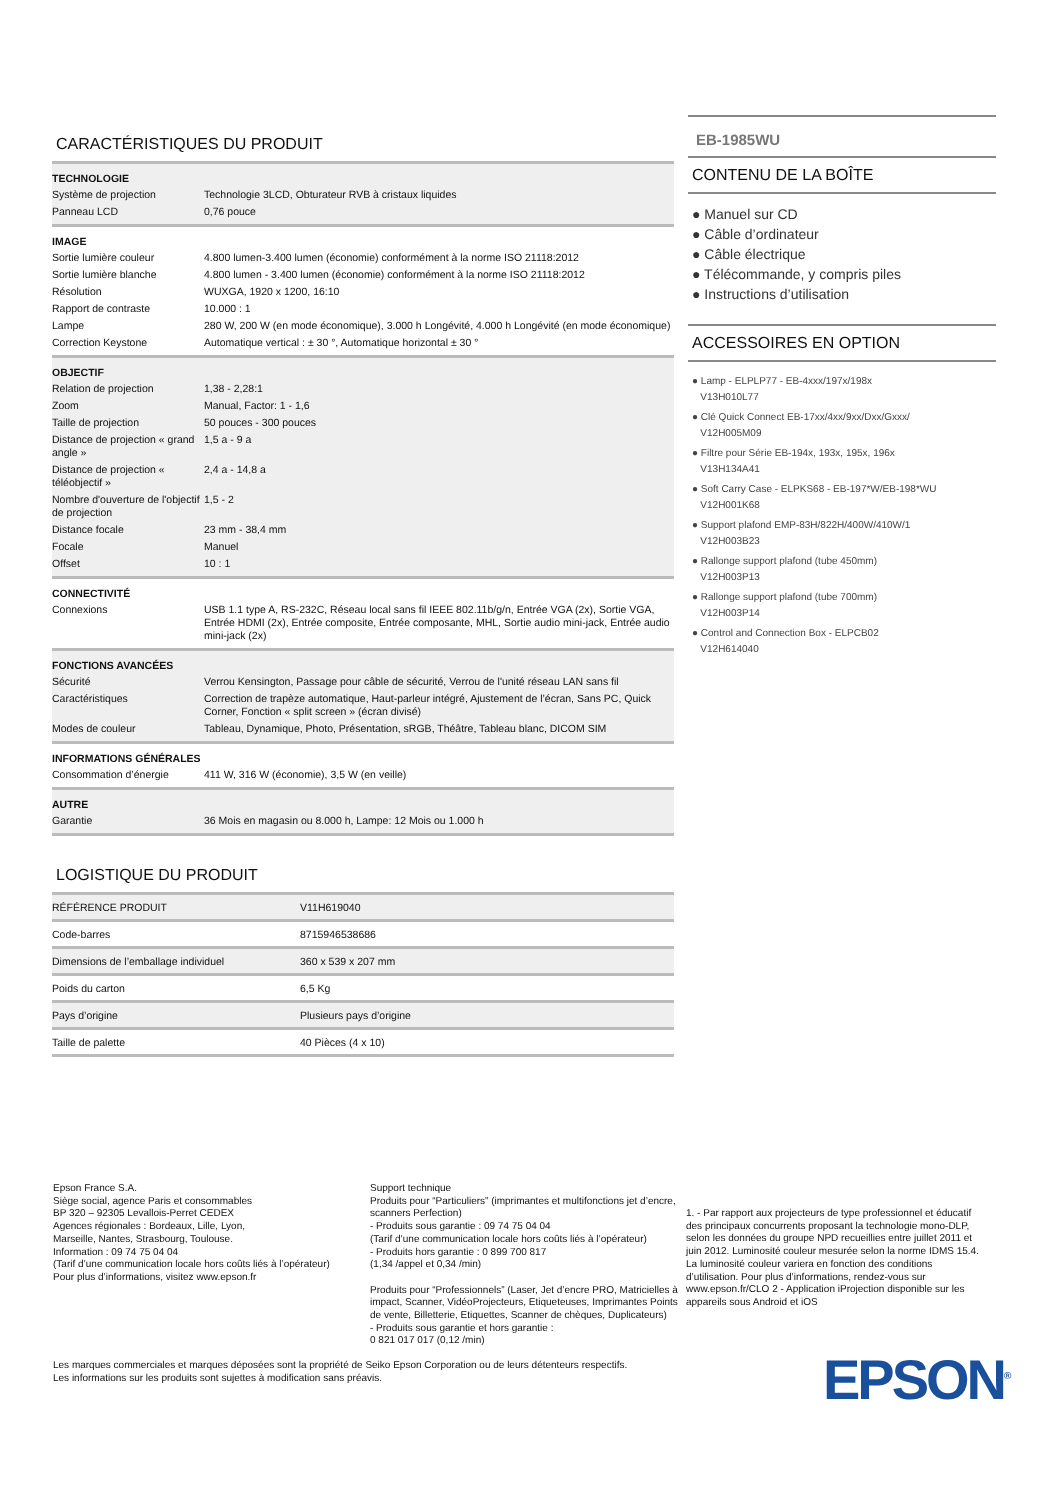CARACTÉRISTIQUES DU PRODUIT
| TECHNOLOGIE | |
| --- | --- |
| Système de projection | Technologie 3LCD, Obturateur RVB à cristaux liquides |
| Panneau LCD | 0,76 pouce |
| IMAGE | |
| --- | --- |
| Sortie lumière couleur | 4.800 lumen-3.400 lumen (économie) conformément à la norme ISO 21118:2012 |
| Sortie lumière blanche | 4.800 lumen - 3.400 lumen (économie) conformément à la norme ISO 21118:2012 |
| Résolution | WUXGA, 1920 x 1200, 16:10 |
| Rapport de contraste | 10.000 : 1 |
| Lampe | 280 W, 200 W (en mode économique), 3.000 h Longévité, 4.000 h Longévité (en mode économique) |
| Correction Keystone | Automatique vertical : ± 30 °, Automatique horizontal ± 30 ° |
| OBJECTIF | |
| --- | --- |
| Relation de projection | 1,38 - 2,28:1 |
| Zoom | Manual, Factor: 1 - 1,6 |
| Taille de projection | 50 pouces - 300 pouces |
| Distance de projection « grand angle » | 1,5 a - 9 a |
| Distance de projection « téléobjectif » | 2,4 a - 14,8 a |
| Nombre d'ouverture de l'objectif de projection | 1,5 - 2 |
| Distance focale | 23 mm - 38,4 mm |
| Focale | Manuel |
| Offset | 10 : 1 |
| CONNECTIVITÉ | |
| --- | --- |
| Connexions | USB 1.1 type A, RS-232C, Réseau local sans fil IEEE 802.11b/g/n, Entrée VGA (2x), Sortie VGA, Entrée HDMI (2x), Entrée composite, Entrée composante, MHL, Sortie audio mini-jack, Entrée audio mini-jack (2x) |
| FONCTIONS AVANCÉES | |
| --- | --- |
| Sécurité | Verrou Kensington, Passage pour câble de sécurité, Verrou de l'unité réseau LAN sans fil |
| Caractéristiques | Correction de trapèze automatique, Haut-parleur intégré, Ajustement de l’écran, Sans PC, Quick Corner, Fonction « split screen » (écran divisé) |
| Modes de couleur | Tableau, Dynamique, Photo, Présentation, sRGB, Théâtre, Tableau blanc, DICOM SIM |
| INFORMATIONS GÉNÉRALES | |
| --- | --- |
| Consommation d’énergie | 411 W, 316 W (économie), 3,5 W (en veille) |
| AUTRE | |
| --- | --- |
| Garantie | 36 Mois en magasin ou 8.000 h, Lampe: 12 Mois ou 1.000 h |
LOGISTIQUE DU PRODUIT
| RÉFÉRENCE PRODUIT | V11H619040 |
| Code-barres | 8715946538686 |
| Dimensions de l’emballage individuel | 360 x 539 x 207 mm |
| Poids du carton | 6,5 Kg |
| Pays d’origine | Plusieurs pays d’origine |
| Taille de palette | 40 Pièces (4 x 10) |
EB-1985WU
CONTENU DE LA BOÎTE
● Manuel sur CD
● Câble d’ordinateur
● Câble électrique
● Télécommande, y compris piles
● Instructions d’utilisation
ACCESSOIRES EN OPTION
● Lamp - ELPLP77 - EB-4xxx/197x/198x
V13H010L77
● Clé Quick Connect EB-17xx/4xx/9xx/Dxx/Gxxx/
V12H005M09
● Filtre pour Série EB-194x, 193x, 195x, 196x
V13H134A41
● Soft Carry Case - ELPKS68 - EB-197*W/EB-198*WU
V12H001K68
● Support plafond EMP-83H/822H/400W/410W/1
V12H003B23
● Rallonge support plafond (tube 450mm)
V12H003P13
● Rallonge support plafond (tube 700mm)
V12H003P14
● Control and Connection Box - ELPCB02
V12H614040
Epson France S.A.
Siège social, agence Paris et consommables
BP 320 – 92305 Levallois-Perret CEDEX
Agences régionales : Bordeaux, Lille, Lyon,
Marseille, Nantes, Strasbourg, Toulouse.
Information : 09 74 75 04 04
(Tarif d’une communication locale hors coûts liés à l’opérateur)
Pour plus d’informations, visitez www.epson.fr
Support technique
Produits pour “Particuliers” (imprimantes et multifonctions jet d’encre, scanners Perfection)
- Produits sous garantie : 09 74 75 04 04
(Tarif d’une communication locale hors coûts liés à l’opérateur)
- Produits hors garantie : 0 899 700 817
(1,34 /appel et 0,34 /min)
Produits pour “Professionnels” (Laser, Jet d’encre PRO, Matricielles à impact, Scanner, VidéoProjecteurs, Etiqueteuses, Imprimantes Points de vente, Billetterie, Etiquettes, Scanner de chèques, Duplicateurs)
- Produits sous garantie et hors garantie :
0 821 017 017 (0,12 /min)
1. - Par rapport aux projecteurs de type professionnel et éducatif des principaux concurrents proposant la technologie mono-DLP, selon les données du groupe NPD recueillies entre juillet 2011 et juin 2012. Luminosité couleur mesurée selon la norme IDMS 15.4. La luminosité couleur variera en fonction des conditions d’utilisation. Pour plus d’informations, rendez-vous sur www.epson.fr/CLO 2 - Application iProjection disponible sur les appareils sous Android et iOS
Les marques commerciales et marques déposées sont la propriété de Seiko Epson Corporation ou de leurs détenteurs respectifs.
Les informations sur les produits sont sujettes à modification sans préavis.
EPSON<sup>®</sup>